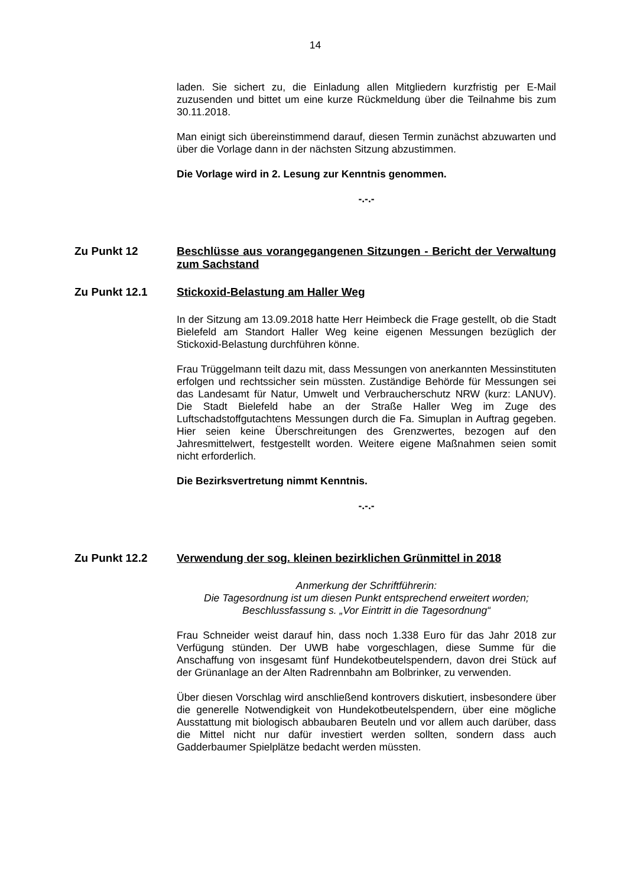14
laden. Sie sichert zu, die Einladung allen Mitgliedern kurzfristig per E-Mail zuzusenden und bittet um eine kurze Rückmeldung über die Teilnahme bis zum 30.11.2018.
Man einigt sich übereinstimmend darauf, diesen Termin zunächst abzuwarten und über die Vorlage dann in der nächsten Sitzung abzustimmen.
Die Vorlage wird in 2. Lesung zur Kenntnis genommen.
-.-.-
Zu Punkt 12 Beschlüsse aus vorangegangenen Sitzungen - Bericht der Verwaltung zum Sachstand
Zu Punkt 12.1 Stickoxid-Belastung am Haller Weg
In der Sitzung am 13.09.2018 hatte Herr Heimbeck die Frage gestellt, ob die Stadt Bielefeld am Standort Haller Weg keine eigenen Messungen bezüglich der Stickoxid-Belastung durchführen könne.
Frau Trüggelmann teilt dazu mit, dass Messungen von anerkannten Messinstituten erfolgen und rechtssicher sein müssten. Zuständige Behörde für Messungen sei das Landesamt für Natur, Umwelt und Verbraucherschutz NRW (kurz: LANUV). Die Stadt Bielefeld habe an der Straße Haller Weg im Zuge des Luftschadstoffgutachtens Messungen durch die Fa. Simuplan in Auftrag gegeben. Hier seien keine Überschreitungen des Grenzwertes, bezogen auf den Jahresmittelwert, festgestellt worden. Weitere eigene Maßnahmen seien somit nicht erforderlich.
Die Bezirksvertretung nimmt Kenntnis.
-.-.-
Zu Punkt 12.2 Verwendung der sog. kleinen bezirklichen Grünmittel in 2018
Anmerkung der Schriftführerin:
Die Tagesordnung ist um diesen Punkt entsprechend erweitert worden;
Beschlussfassung s. „Vor Eintritt in die Tagesordnung“
Frau Schneider weist darauf hin, dass noch 1.338 Euro für das Jahr 2018 zur Verfügung stünden. Der UWB habe vorgeschlagen, diese Summe für die Anschaffung von insgesamt fünf Hundekotbeutelspendern, davon drei Stück auf der Grünanlage an der Alten Radrennbahn am Bolbrinker, zu verwenden.
Über diesen Vorschlag wird anschließend kontrovers diskutiert, insbesondere über die generelle Notwendigkeit von Hundekotbeutelspendern, über eine mögliche Ausstattung mit biologisch abbaubaren Beuteln und vor allem auch darüber, dass die Mittel nicht nur dafür investiert werden sollten, sondern dass auch Gadderbaumer Spielplätze bedacht werden müssten.